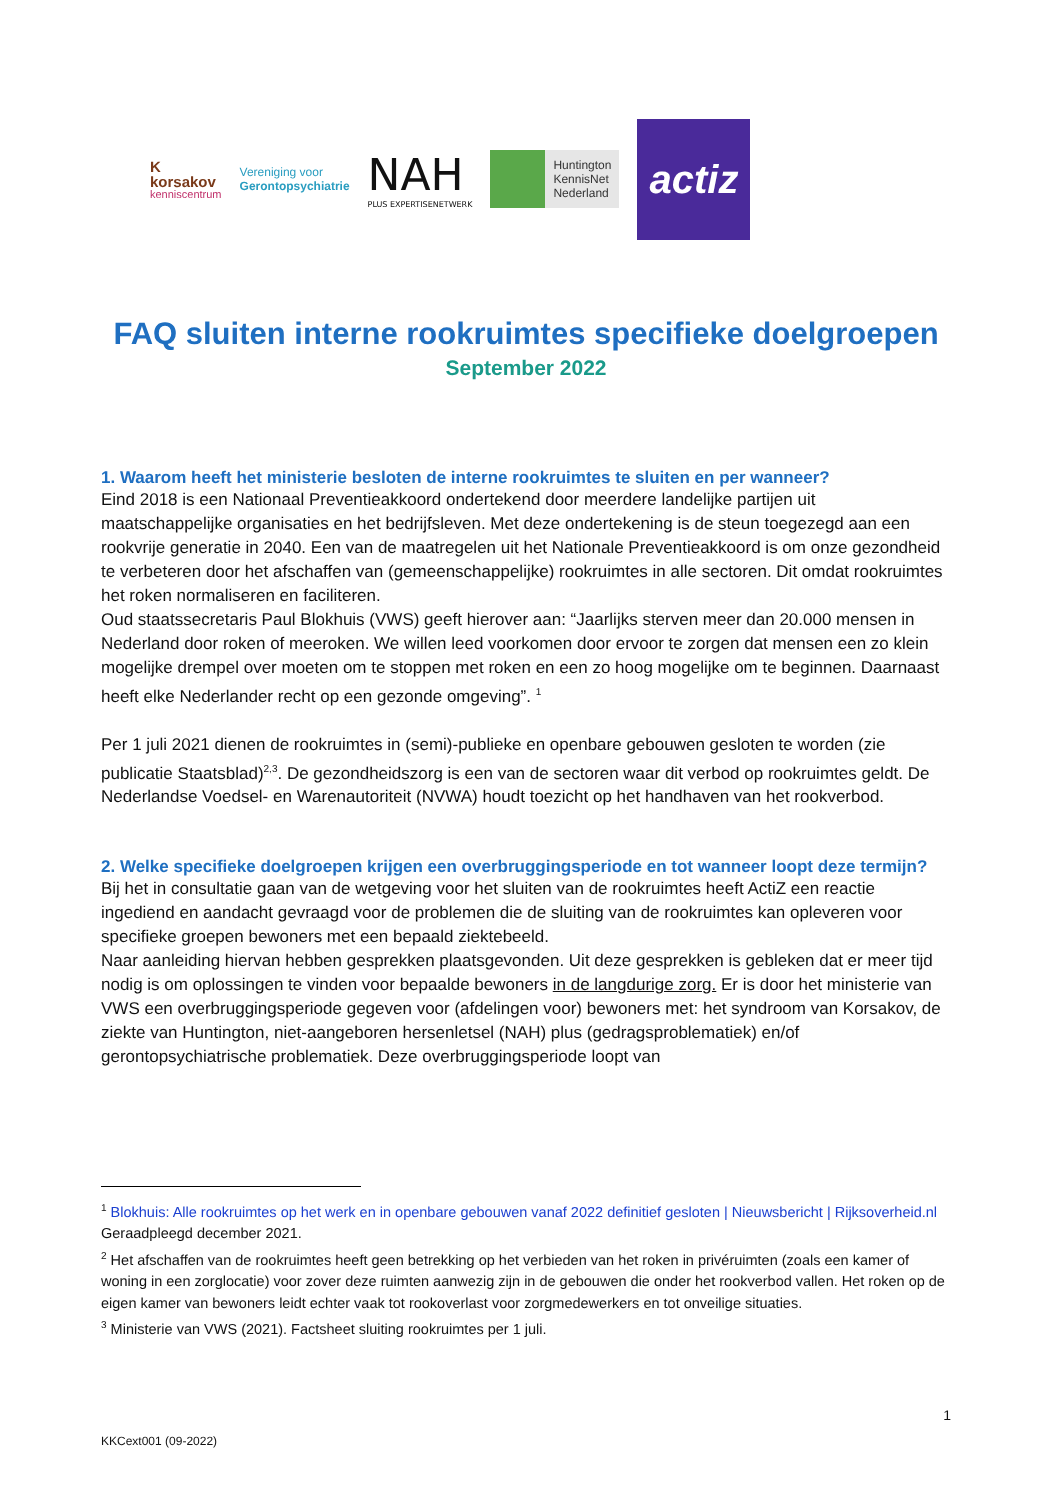K
korsakov
kenniscentrum
Vereniging voor
Gerontopsychiatrie
NAH
PLUS EXPERTISENETWERK
Huntington
KennisNet
Nederland
actiz
FAQ sluiten interne rookruimtes specifieke doelgroepen
September 2022
1. Waarom heeft het ministerie besloten de interne rookruimtes te sluiten en per wanneer?
Eind 2018 is een Nationaal Preventieakkoord ondertekend door meerdere landelijke partijen uit maatschappelijke organisaties en het bedrijfsleven. Met deze ondertekening is de steun toegezegd aan een rookvrije generatie in 2040. Een van de maatregelen uit het Nationale Preventieakkoord is om onze gezondheid te verbeteren door het afschaffen van (gemeenschappelijke) rookruimtes in alle sectoren. Dit omdat rookruimtes het roken normaliseren en faciliteren.
Oud staatssecretaris Paul Blokhuis (VWS) geeft hierover aan: “Jaarlijks sterven meer dan 20.000 mensen in Nederland door roken of meeroken. We willen leed voorkomen door ervoor te zorgen dat mensen een zo klein mogelijke drempel over moeten om te stoppen met roken en een zo hoog mogelijke om te beginnen. Daarnaast heeft elke Nederlander recht op een gezonde omgeving”. <sup>1</sup>
Per 1 juli 2021 dienen de rookruimtes in (semi)-publieke en openbare gebouwen gesloten te worden (zie publicatie Staatsblad)<sup>2,3</sup>. De gezondheidszorg is een van de sectoren waar dit verbod op rookruimtes geldt. De Nederlandse Voedsel- en Warenautoriteit (NVWA) houdt toezicht op het handhaven van het rookverbod.
2. Welke specifieke doelgroepen krijgen een overbruggingsperiode en tot wanneer loopt deze termijn?
Bij het in consultatie gaan van de wetgeving voor het sluiten van de rookruimtes heeft ActiZ een reactie ingediend en aandacht gevraagd voor de problemen die de sluiting van de rookruimtes kan opleveren voor specifieke groepen bewoners met een bepaald ziektebeeld.
Naar aanleiding hiervan hebben gesprekken plaatsgevonden. Uit deze gesprekken is gebleken dat er meer tijd nodig is om oplossingen te vinden voor bepaalde bewoners in de langdurige zorg. Er is door het ministerie van VWS een overbruggingsperiode gegeven voor (afdelingen voor) bewoners met: het syndroom van Korsakov, de ziekte van Huntington, niet-aangeboren hersenletsel (NAH) plus (gedragsproblematiek) en/of gerontopsychiatrische problematiek. Deze overbruggingsperiode loopt van
<sup>1</sup> Blokhuis: Alle rookruimtes op het werk en in openbare gebouwen vanaf 2022 definitief gesloten | Nieuwsbericht | Rijksoverheid.nl Geraadpleegd december 2021.
<sup>2</sup> Het afschaffen van de rookruimtes heeft geen betrekking op het verbieden van het roken in privéruimten (zoals een kamer of woning in een zorglocatie) voor zover deze ruimten aanwezig zijn in de gebouwen die onder het rookverbod vallen. Het roken op de eigen kamer van bewoners leidt echter vaak tot rookoverlast voor zorgmedewerkers en tot onveilige situaties.
<sup>3</sup> Ministerie van VWS (2021). Factsheet sluiting rookruimtes per 1 juli.
1
KKCext001 (09-2022)